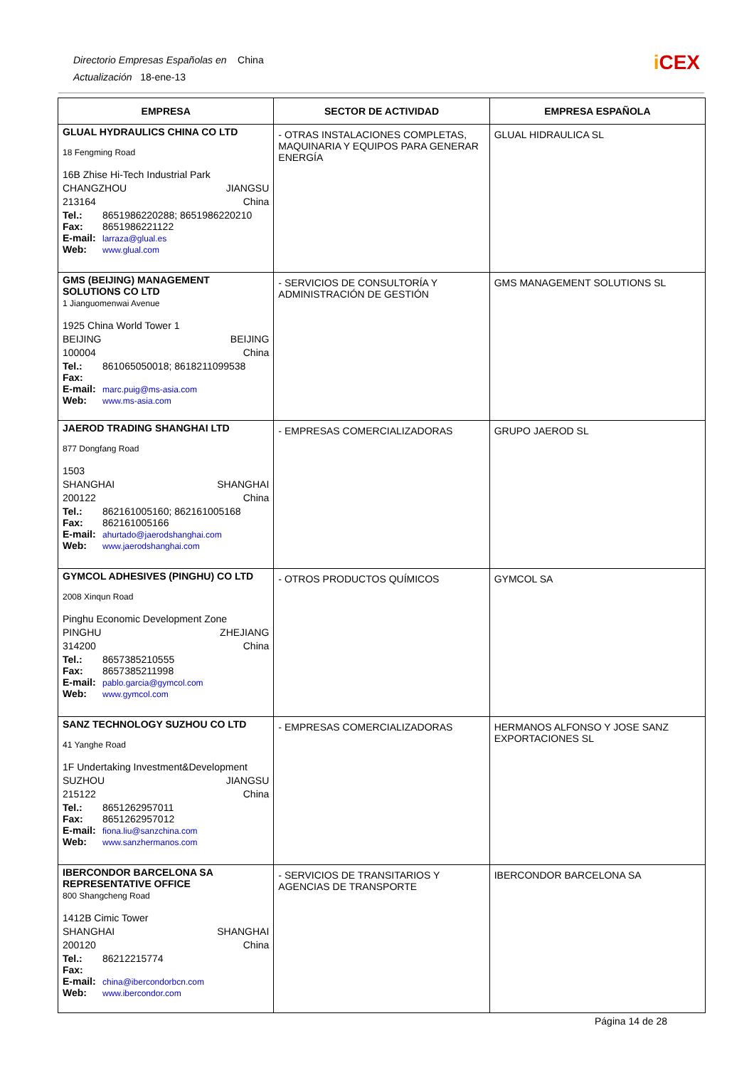Directorio Empresas Españolas en China
Actualización 18-ene-13
i CEX
| EMPRESA | SECTOR DE ACTIVIDAD | EMPRESA ESPAÑOLA |
| --- | --- | --- |
| GLUAL HYDRAULICS CHINA CO LTD 18 Fengming Road 16B Zhise Hi-Tech Industrial Park CHANGZHOU JIANGSU 213164 China Tel.: 8651986220288; 8651986220210 Fax: 8651986221122 E-mail: larraza@glual.es Web: www.glual.com | - OTRAS INSTALACIONES COMPLETAS, MAQUINARIA Y EQUIPOS PARA GENERAR ENERGÍA | GLUAL HIDRAULICA SL |
| GMS (BEIJING) MANAGEMENT SOLUTIONS CO LTD 1 Jianguomenwai Avenue 1925 China World Tower 1 BEIJING BEIJING 100004 China Tel.: 861065050018; 8618211099538 Fax: E-mail: marc.puig@ms-asia.com Web: www.ms-asia.com | - SERVICIOS DE CONSULTORÍA Y ADMINISTRACIÓN DE GESTIÓN | GMS MANAGEMENT SOLUTIONS SL |
| JAEROD TRADING SHANGHAI LTD 877 Dongfang Road 1503 SHANGHAI SHANGHAI 200122 China Tel.: 862161005160; 862161005168 Fax: 862161005166 E-mail: ahurtado@jaerodshanghai.com Web: www.jaerodshanghai.com | - EMPRESAS COMERCIALIZADORAS | GRUPO JAEROD SL |
| GYMCOL ADHESIVES (PINGHU) CO LTD 2008 Xinqun Road Pinghu Economic Development Zone PINGHU ZHEJIANG 314200 China Tel.: 8657385210555 Fax: 8657385211998 E-mail: pablo.garcia@gymcol.com Web: www.gymcol.com | - OTROS PRODUCTOS QUÍMICOS | GYMCOL SA |
| SANZ TECHNOLOGY SUZHOU CO LTD 41 Yanghe Road 1F Undertaking Investment&Development SUZHOU JIANGSU 215122 China Tel.: 8651262957011 Fax: 8651262957012 E-mail: fiona.liu@sanzchina.com Web: www.sanzhermanos.com | - EMPRESAS COMERCIALIZADORAS | HERMANOS ALFONSO Y JOSE SANZ EXPORTACIONES SL |
| IBERCONDOR BARCELONA SA REPRESENTATIVE OFFICE 800 Shangcheng Road 1412B Cimic Tower SHANGHAI SHANGHAI 200120 China Tel.: 86212215774 Fax: E-mail: china@ibercondorbcn.com Web: www.ibercondor.com | - SERVICIOS DE TRANSITARIOS Y AGENCIAS DE TRANSPORTE | IBERCONDOR BARCELONA SA |
Página 14 de 28